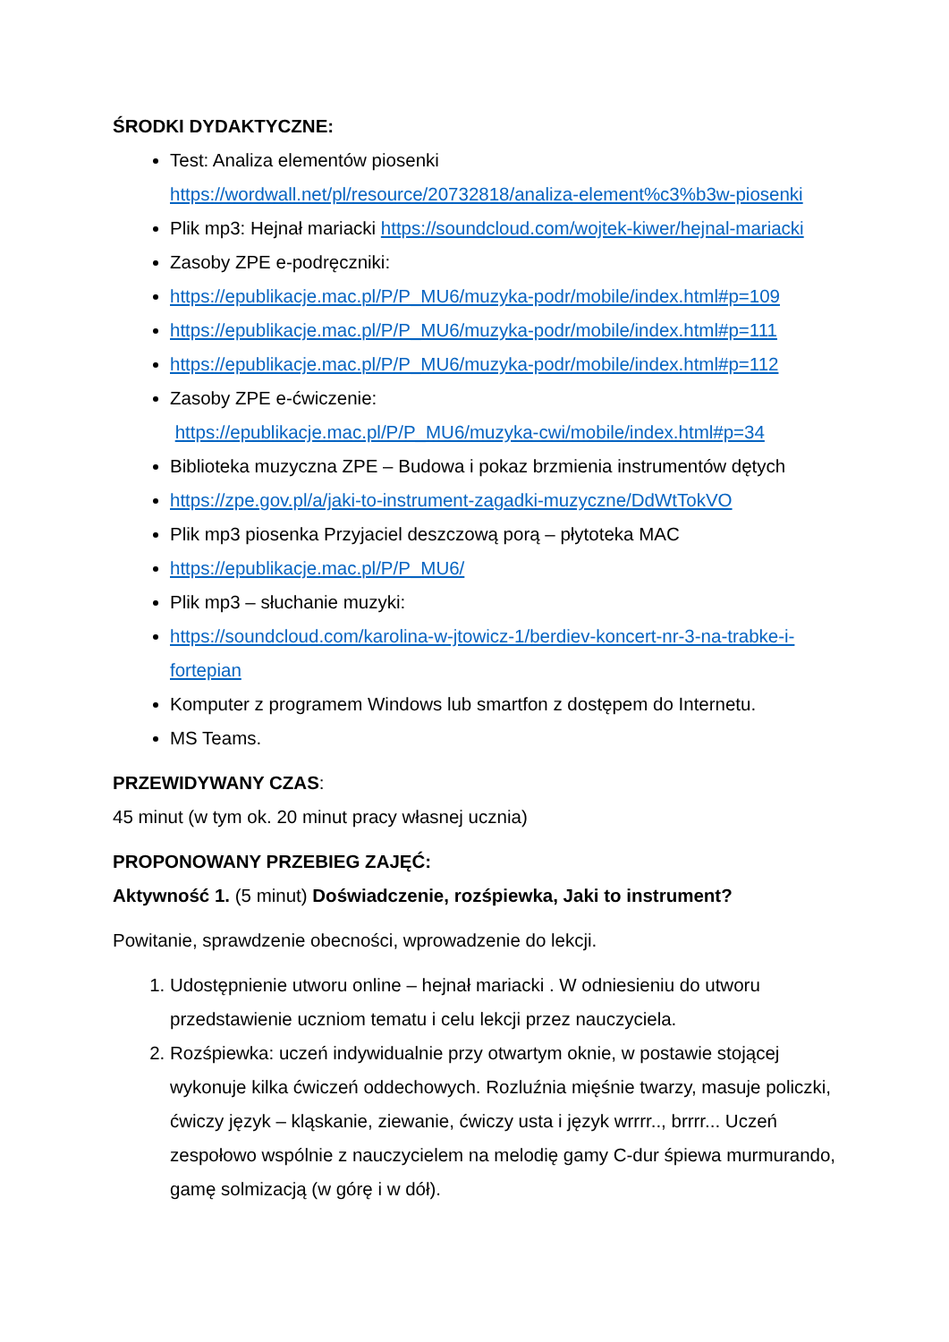ŚRODKI DYDAKTYCZNE:
Test: Analiza elementów piosenki
https://wordwall.net/pl/resource/20732818/analiza-element%c3%b3w-piosenki
Plik mp3: Hejnał mariacki https://soundcloud.com/wojtek-kiwer/hejnal-mariacki
Zasoby ZPE e-podręczniki:
https://epublikacje.mac.pl/P/P_MU6/muzyka-podr/mobile/index.html#p=109
https://epublikacje.mac.pl/P/P_MU6/muzyka-podr/mobile/index.html#p=111
https://epublikacje.mac.pl/P/P_MU6/muzyka-podr/mobile/index.html#p=112
Zasoby ZPE e-ćwiczenie:
https://epublikacje.mac.pl/P/P_MU6/muzyka-cwi/mobile/index.html#p=34
Biblioteka muzyczna ZPE – Budowa i pokaz brzmienia instrumentów dętych
https://zpe.gov.pl/a/jaki-to-instrument-zagadki-muzyczne/DdWtTokVO
Plik mp3 piosenka Przyjaciel deszczową porą – płytoteka MAC
https://epublikacje.mac.pl/P/P_MU6/
Plik mp3 – słuchanie muzyki:
https://soundcloud.com/karolina-w-jtowicz-1/berdiev-koncert-nr-3-na-trabke-i-fortepian
Komputer z programem Windows lub smartfon z dostępem do Internetu.
MS Teams.
PRZEWIDYWANY CZAS:
45 minut (w tym ok. 20 minut pracy własnej ucznia)
PROPONOWANY PRZEBIEG ZAJĘĆ:
Aktywność 1. (5 minut) Doświadczenie, rozśpiewka, Jaki to instrument?
Powitanie, sprawdzenie obecności, wprowadzenie do lekcji.
1. Udostępnienie utworu online – hejnał mariacki . W odniesieniu do utworu przedstawienie uczniom tematu i celu lekcji przez nauczyciela.
2. Rozśpiewka: uczeń indywidualnie przy otwartym oknie, w postawie stojącej wykonuje kilka ćwiczeń oddechowych. Rozluźnia mięśnie twarzy, masuje policzki, ćwiczy język – kląskanie, ziewanie, ćwiczy usta i język wrrrr.., brrrr... Uczeń zespołowo wspólnie z nauczycielem na melodię gamy C-dur śpiewa murmurando, gamę solmizacją (w górę i w dół).